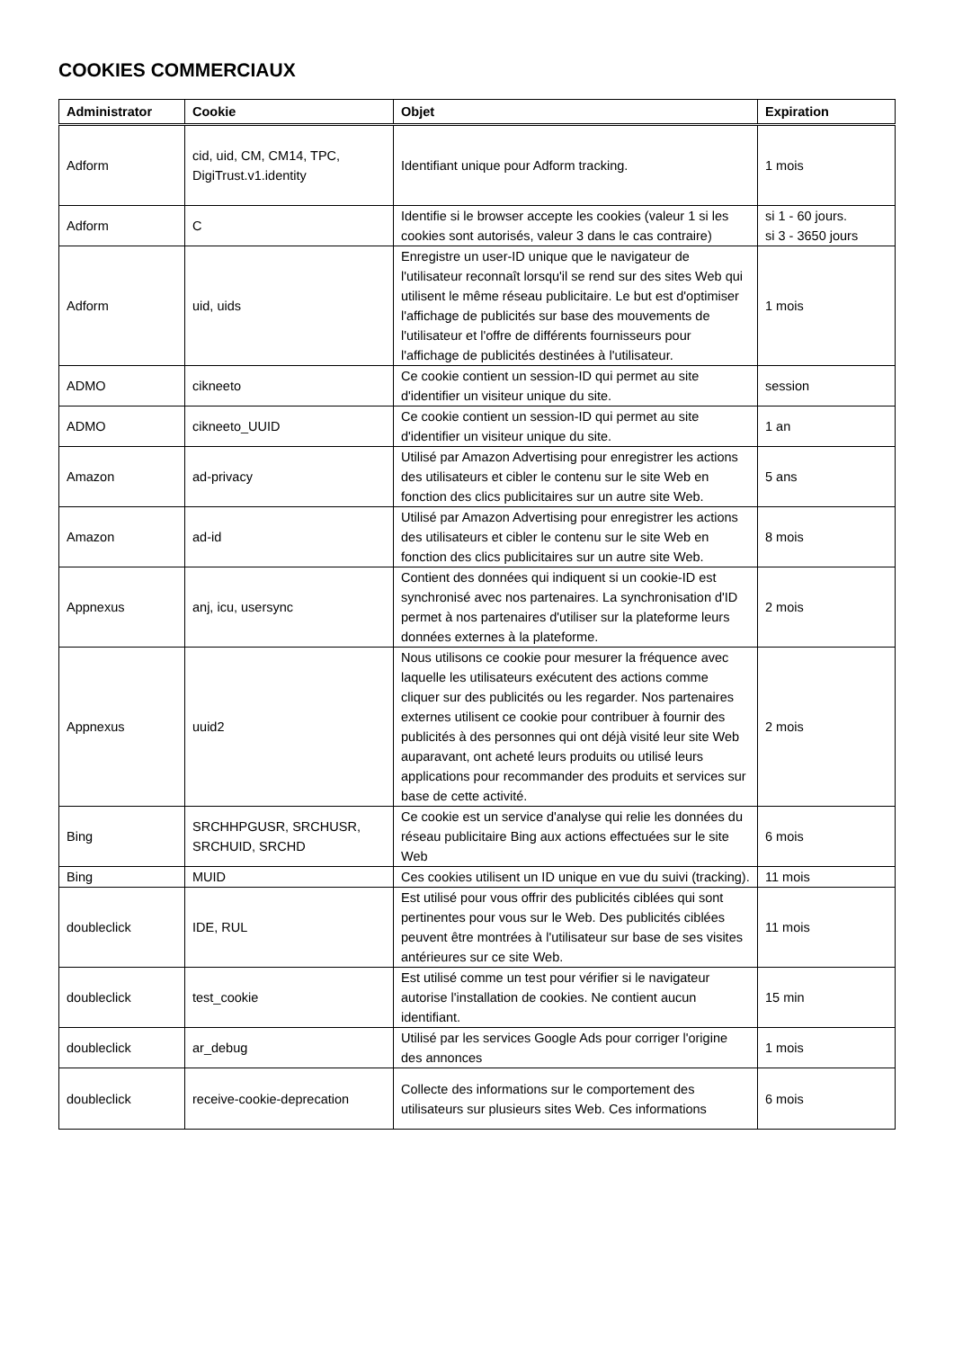COOKIES COMMERCIAUX
| Administrator | Cookie | Objet | Expiration |
| --- | --- | --- | --- |
| Adform | cid, uid, CM, CM14, TPC, DigiTrust.v1.identity | Identifiant unique pour Adform tracking. | 1 mois |
| Adform | C | Identifie si le browser accepte les cookies (valeur 1 si les cookies sont autorisés, valeur 3 dans le cas contraire) | si 1 - 60 jours. si 3 - 3650 jours |
| Adform | uid, uids | Enregistre un user-ID unique que le navigateur de l'utilisateur reconnaît lorsqu'il se rend sur des sites Web qui utilisent le même réseau publicitaire. Le but est d'optimiser l'affichage de publicités sur base des mouvements de l'utilisateur et l'offre de différents fournisseurs pour l'affichage de publicités destinées à l'utilisateur. | 1 mois |
| ADMO | cikneeto | Ce cookie contient un session-ID qui permet au site d'identifier un visiteur unique du site. | session |
| ADMO | cikneeto_UUID | Ce cookie contient un session-ID qui permet au site d'identifier un visiteur unique du site. | 1 an |
| Amazon | ad-privacy | Utilisé par Amazon Advertising pour enregistrer les actions des utilisateurs et cibler le contenu sur le site Web en fonction des clics publicitaires sur un autre site Web. | 5 ans |
| Amazon | ad-id | Utilisé par Amazon Advertising pour enregistrer les actions des utilisateurs et cibler le contenu sur le site Web en fonction des clics publicitaires sur un autre site Web. | 8 mois |
| Appnexus | anj, icu, usersync | Contient des données qui indiquent si un cookie-ID est synchronisé avec nos partenaires. La synchronisation d'ID permet à nos partenaires d'utiliser sur la plateforme leurs données externes à la plateforme. | 2 mois |
| Appnexus | uuid2 | Nous utilisons ce cookie pour mesurer la fréquence avec laquelle les utilisateurs exécutent des actions comme cliquer sur des publicités ou les regarder. Nos partenaires externes utilisent ce cookie pour contribuer à fournir des publicités à des personnes qui ont déjà visité leur site Web auparavant, ont acheté leurs produits ou utilisé leurs applications pour recommander des produits et services sur base de cette activité. | 2 mois |
| Bing | SRCHHPGUSR, SRCHUSR, SRCHUID, SRCHD | Ce cookie est un service d'analyse qui relie les données du réseau publicitaire Bing aux actions effectuées sur le site Web | 6 mois |
| Bing | MUID | Ces cookies utilisent un ID unique en vue du suivi (tracking). | 11 mois |
| doubleclick | IDE, RUL | Est utilisé pour vous offrir des publicités ciblées qui sont pertinentes pour vous sur le Web. Des publicités ciblées peuvent être montrées à l'utilisateur sur base de ses visites antérieures sur ce site Web. | 11 mois |
| doubleclick | test_cookie | Est utilisé comme un test pour vérifier si le navigateur autorise l'installation de cookies. Ne contient aucun identifiant. | 15 min |
| doubleclick | ar_debug | Utilisé par les services Google Ads pour corriger l'origine des annonces | 1 mois |
| doubleclick | receive-cookie-deprecation | Collecte des informations sur le comportement des utilisateurs sur plusieurs sites Web. Ces informations | 6 mois |